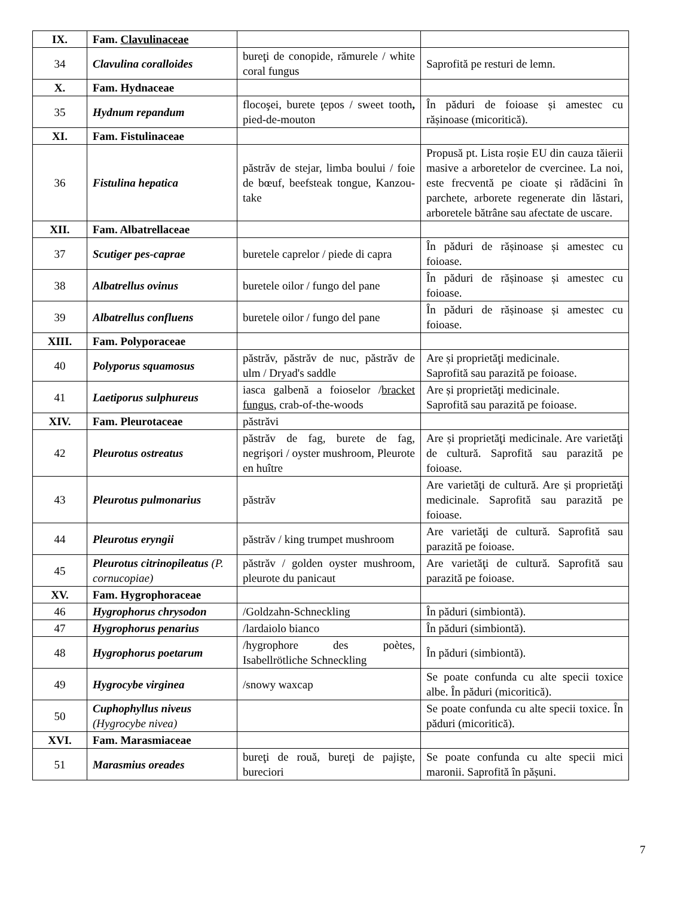| IX. | Fam. Clavulinaceae | | |
| 34 | Clavulina coralloides | bureţi de conopide, rămurele / white coral fungus | Saprofită pe resturi de lemn. |
| X. | Fam. Hydnaceae | | |
| 35 | Hydnum repandum | flocoşei, burete ţepos / sweet tooth , pied-de-mouton | În păduri de foioase și amestec cu rășinoase (micoritică). |
| XI. | Fam. Fistulinaceae | | |
| 36 | Fistulina hepatica | păstrăv de stejar, limba boului / foie de bœuf, beefsteak tongue, Kanzou-take | Propusă pt. Lista roșie EU din cauza tăierii masive a arboretelor de cvercinee. La noi, este frecventă pe cioate și rădăcini în parchete, arborete regenerate din lăstari, arboretele bătrâne sau afectate de uscare. |
| XII. | Fam. Albatrellaceae | | |
| 37 | Scutiger pes-caprae | buretele caprelor / piede di capra | În păduri de rășinoase și amestec cu foioase. |
| 38 | Albatrellus ovinus | buretele oilor / fungo del pane | În păduri de rășinoase și amestec cu foioase. |
| 39 | Albatrellus confluens | buretele oilor / fungo del pane | În păduri de rășinoase și amestec cu foioase. |
| XIII. | Fam. Polyporaceae | | |
| 40 | Polyporus squamosus | păstrăv, păstrăv de nuc, păstrăv de ulm / Dryad's saddle | Are și proprietăţi medicinale. Saprofită sau parazită pe foioase. |
| 41 | Laetiporus sulphureus | iasca galbenă a foioselor / bracket fungus , crab-of-the-woods | Are și proprietăţi medicinale. Saprofită sau parazită pe foioase. |
| XIV. | Fam. Pleurotaceae | păstrăvi | |
| 42 | Pleurotus ostreatus | păstrăv de fag, burete de fag, negrişori / oyster mushroom, Pleurote en huître | Are și proprietăţi medicinale. Are varietăţi de cultură. Saprofită sau parazită pe foioase. |
| 43 | Pleurotus pulmonarius | păstrăv | Are varietăţi de cultură. Are și proprietăţi medicinale. Saprofită sau parazită pe foioase. |
| 44 | Pleurotus eryngii | păstrăv / king trumpet mushroom | Are varietăţi de cultură. Saprofită sau parazită pe foioase. |
| 45 | Pleurotus citrinopileatus ( P. cornucopiae ) | păstrăv / golden oyster mushroom, pleurote du panicaut | Are varietăţi de cultură. Saprofită sau parazită pe foioase. |
| XV. | Fam. Hygrophoraceae | | |
| 46 | Hygrophorus chrysodon | /Goldzahn-Schneckling | În păduri (simbiontă). |
| 47 | Hygrophorus penarius | /lardaiolo bianco | În păduri (simbiontă). |
| 48 | Hygrophorus poetarum | /hygrophore des poètes, Isabellrötliche Schneckling | În păduri (simbiontă). |
| 49 | Hygrocybe virginea | /snowy waxcap | Se poate confunda cu alte specii toxice albe. În păduri (micoritică). |
| 50 | Cuphophyllus niveus ( Hygrocybe nivea ) | | Se poate confunda cu alte specii toxice. În păduri (micoritică). |
| XVI. | Fam. Marasmiaceae | | |
| 51 | Marasmius oreades | bureţi de rouă, bureţi de pajişte, bureciori | Se poate confunda cu alte specii mici maronii. Saprofită în pășuni. |
7